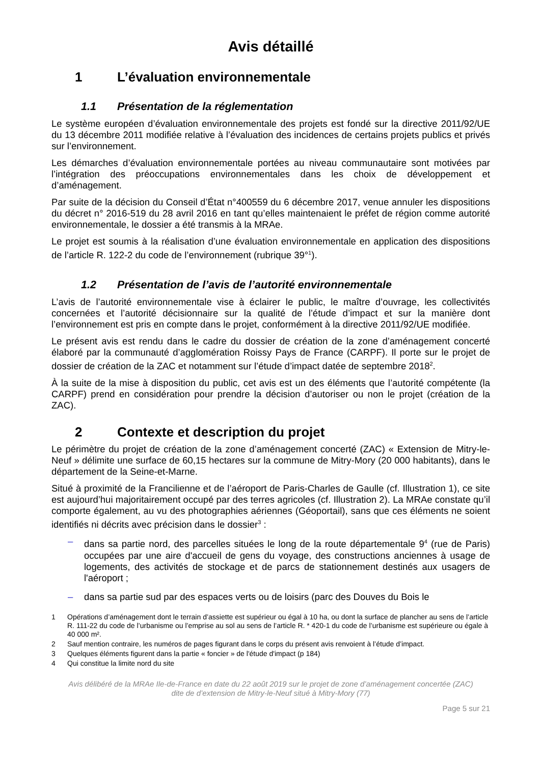Avis détaillé
1 L’évaluation environnementale
1.1 Présentation de la réglementation
Le système européen d’évaluation environnementale des projets est fondé sur la directive 2011/92/UE du 13 décembre 2011 modifiée relative à l’évaluation des incidences de certains projets publics et privés sur l’environnement.
Les démarches d’évaluation environnementale portées au niveau communautaire sont motivées par l’intégration des préoccupations environnementales dans les choix de développement et d’aménagement.
Par suite de la décision du Conseil d’État n°400559 du 6 décembre 2017, venue annuler les dispositions du décret n° 2016-519 du 28 avril 2016 en tant qu’elles maintenaient le préfet de région comme autorité environnementale, le dossier a été transmis à la MRAe.
Le projet est soumis à la réalisation d’une évaluation environnementale en application des dispositions de l’article R. 122-2 du code de l’environnement (rubrique 39°<sup>1</sup>).
1.2 Présentation de l’avis de l’autorité environnementale
L’avis de l’autorité environnementale vise à éclairer le public, le maître d’ouvrage, les collectivités concernées et l’autorité décisionnaire sur la qualité de l’étude d’impact et sur la manière dont l’environnement est pris en compte dans le projet, conformément à la directive 2011/92/UE modifiée.
Le présent avis est rendu dans le cadre du dossier de création de la zone d’aménagement concerté élaboré par la communauté d’agglomération Roissy Pays de France (CARPF). Il porte sur le projet de dossier de création de la ZAC et notamment sur l’étude d’impact datée de septembre 2018<sup>2</sup>.
À la suite de la mise à disposition du public, cet avis est un des éléments que l’autorité compétente (la CARPF) prend en considération pour prendre la décision d’autoriser ou non le projet (création de la ZAC).
2 Contexte et description du projet
Le périmètre du projet de création de la zone d’aménagement concerté (ZAC) « Extension de Mitry-le-Neuf » délimite une surface de 60,15 hectares sur la commune de Mitry-Mory (20 000 habitants), dans le département de la Seine-et-Marne.
Situé à proximité de la Francilienne et de l’aéroport de Paris-Charles de Gaulle (cf. Illustration 1), ce site est aujourd’hui majoritairement occupé par des terres agricoles (cf. Illustration 2). La MRAe constate qu’il comporte également, au vu des photographies aériennes (Géoportail), sans que ces éléments ne soient identifiés ni décrits avec précision dans le dossier<sup>3</sup> :
– dans sa partie nord, des parcelles situées le long de la route départementale 9<sup>4</sup> (rue de Paris) occupées par une aire d'accueil de gens du voyage, des constructions anciennes à usage de logements, des activités de stockage et de parcs de stationnement destinés aux usagers de l'aéroport ;
– dans sa partie sud par des espaces verts ou de loisirs (parc des Douves du Bois le
1 Opérations d’aménagement dont le terrain d’assiette est supérieur ou égal à 10 ha, ou dont la surface de plancher au sens de l’article R. 111-22 du code de l’urbanisme ou l’emprise au sol au sens de l’article R. * 420-1 du code de l’urbanisme est supérieure ou égale à 40 000 m².
2 Sauf mention contraire, les numéros de pages figurant dans le corps du présent avis renvoient à l’étude d’impact.
3 Quelques éléments figurent dans la partie « foncier » de l'étude d'impact (p 184)
4 Qui constitue la limite nord du site
Avis délibéré de la MRAe Ile-de-France en date du 22 août 2019 sur le projet de zone d’aménagement concertée (ZAC)
dite de d’extension de Mitry-le-Neuf situé à Mitry-Mory (77)
Page 5 sur 21